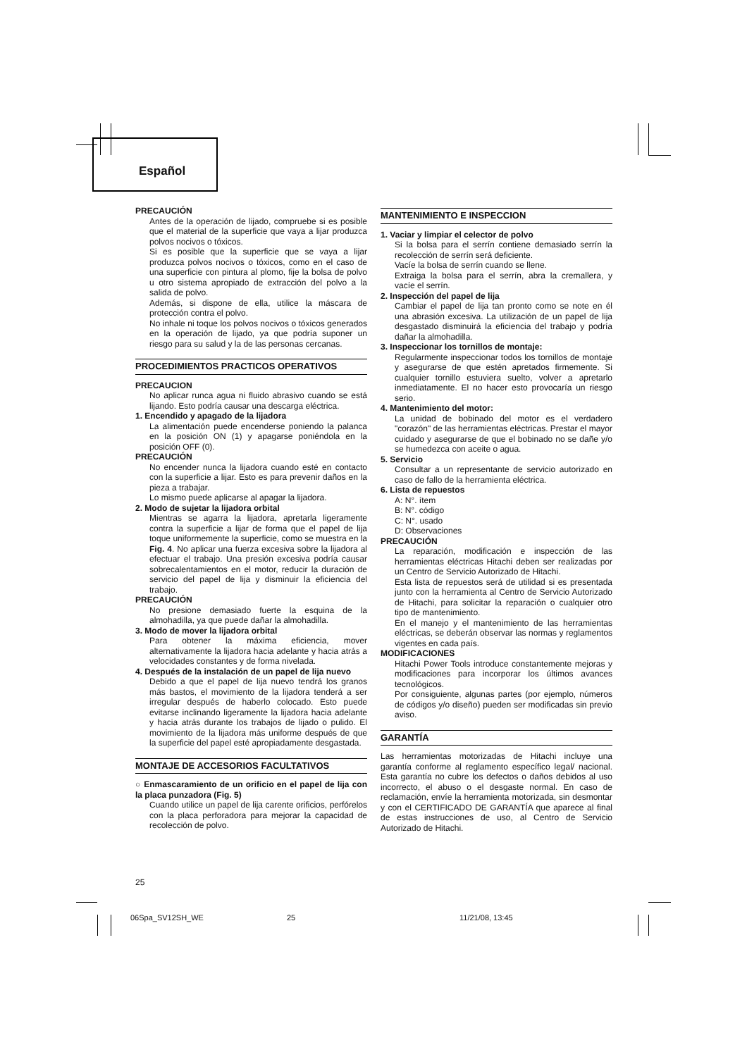Español
PRECAUCIÓN
Antes de la operación de lijado, compruebe si es posible que el material de la superficie que vaya a lijar produzca polvos nocivos o tóxicos.
Si es posible que la superficie que se vaya a lijar produzca polvos nocivos o tóxicos, como en el caso de una superficie con pintura al plomo, fije la bolsa de polvo u otro sistema apropiado de extracción del polvo a la salida de polvo.
Además, si dispone de ella, utilice la máscara de protección contra el polvo.
No inhale ni toque los polvos nocivos o tóxicos generados en la operación de lijado, ya que podría suponer un riesgo para su salud y la de las personas cercanas.
PROCEDIMIENTOS PRACTICOS OPERATIVOS
PRECAUCION
No aplicar runca agua ni fluido abrasivo cuando se está lijando. Esto podría causar una descarga eléctrica.
1. Encendido y apagado de la lijadora
La alimentación puede encenderse poniendo la palanca en la posición ON (1) y apagarse poniéndola en la posición OFF (0).
PRECAUCIÓN
No encender nunca la lijadora cuando esté en contacto con la superficie a lijar. Esto es para prevenir daños en la pieza a trabajar.
Lo mismo puede aplicarse al apagar la lijadora.
2. Modo de sujetar la lijadora orbital
Mientras se agarra la lijadora, apretarla ligeramente contra la superficie a lijar de forma que el papel de lija toque uniformemente la superficie, como se muestra en la Fig. 4. No aplicar una fuerza excesiva sobre la lijadora al efectuar el trabajo. Una presión excesiva podría causar sobrecalentamientos en el motor, reducir la duración de servicio del papel de lija y disminuir la eficiencia del trabajo.
PRECAUCIÓN
No presione demasiado fuerte la esquina de la almohadilla, ya que puede dañar la almohadilla.
3. Modo de mover la lijadora orbital
Para obtener la máxima eficiencia, mover alternativamente la lijadora hacia adelante y hacia atrás a velocidades constantes y de forma nivelada.
4. Después de la instalación de un papel de lija nuevo
Debido a que el papel de lija nuevo tendrá los granos más bastos, el movimiento de la lijadora tenderá a ser irregular después de haberlo colocado. Esto puede evitarse inclinando ligeramente la lijadora hacia adelante y hacia atrás durante los trabajos de lijado o pulido. El movimiento de la lijadora más uniforme después de que la superficie del papel esté apropiadamente desgastada.
MONTAJE DE ACCESORIOS FACULTATIVOS
○ Enmascaramiento de un orificio en el papel de lija con la placa punzadora (Fig. 5)
Cuando utilice un papel de lija carente orificios, perfórelos con la placa perforadora para mejorar la capacidad de recolección de polvo.
MANTENIMIENTO E INSPECCION
1. Vaciar y limpiar el celector de polvo
Si la bolsa para el serrín contiene demasiado serrín la recolección de serrín será deficiente.
Vacíe la bolsa de serrín cuando se llene.
Extraiga la bolsa para el serrín, abra la cremallera, y vacíe el serrín.
2. Inspección del papel de lija
Cambiar el papel de lija tan pronto como se note en él una abrasión excesiva. La utilización de un papel de lija desgastado disminuirá la eficiencia del trabajo y podría dañar la almohadilla.
3. Inspeccionar los tornillos de montaje:
Regularmente inspeccionar todos los tornillos de montaje y asegurarse de que estén apretados firmemente. Si cualquier tornillo estuviera suelto, volver a apretarlo inmediatamente. El no hacer esto provocaría un riesgo serio.
4. Mantenimiento del motor:
La unidad de bobinado del motor es el verdadero "corazón" de las herramientas eléctricas. Prestar el mayor cuidado y asegurarse de que el bobinado no se dañe y/o se humedezca con aceite o agua.
5. Servicio
Consultar a un representante de servicio autorizado en caso de fallo de la herramienta eléctrica.
6. Lista de repuestos
A: N°. ítem
B: N°. código
C: N°. usado
D: Observaciones
PRECAUCIÓN
La reparación, modificación e inspección de las herramientas eléctricas Hitachi deben ser realizadas por un Centro de Servicio Autorizado de Hitachi.
Esta lista de repuestos será de utilidad si es presentada junto con la herramienta al Centro de Servicio Autorizado de Hitachi, para solicitar la reparación o cualquier otro tipo de mantenimiento.
En el manejo y el mantenimiento de las herramientas eléctricas, se deberán observar las normas y reglamentos vigentes en cada país.
MODIFICACIONES
Hitachi Power Tools introduce constantemente mejoras y modificaciones para incorporar los últimos avances tecnológicos.
Por consiguiente, algunas partes (por ejemplo, números de códigos y/o diseño) pueden ser modificadas sin previo aviso.
GARANTÍA
Las herramientas motorizadas de Hitachi incluye una garantía conforme al reglamento específico legal/ nacional. Esta garantía no cubre los defectos o daños debidos al uso incorrecto, el abuso o el desgaste normal. En caso de reclamación, envíe la herramienta motorizada, sin desmontar y con el CERTIFICADO DE GARANTÍA que aparece al final de estas instrucciones de uso, al Centro de Servicio Autorizado de Hitachi.
25
06Spa_SV12SH_WE 25 11/21/08, 13:45